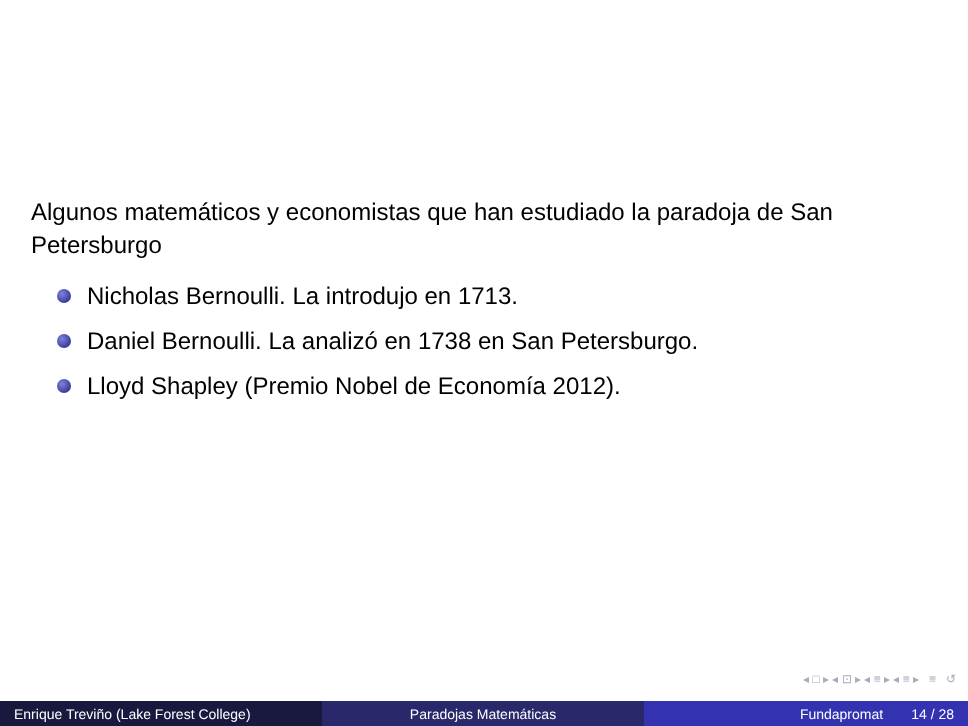Algunos matemáticos y economistas que han estudiado la paradoja de San Petersburgo
Nicholas Bernoulli. La introdujo en 1713.
Daniel Bernoulli. La analizó en 1738 en San Petersburgo.
Lloyd Shapley (Premio Nobel de Economía 2012).
◂ □ ▸ ◂ ⊡ ▸ ◂ ≡ ▸ ◂ ≡ ▸ ≡ ↺
Enrique Treviño (Lake Forest College) Paradojas Matemáticas Fundapromat 14 / 28